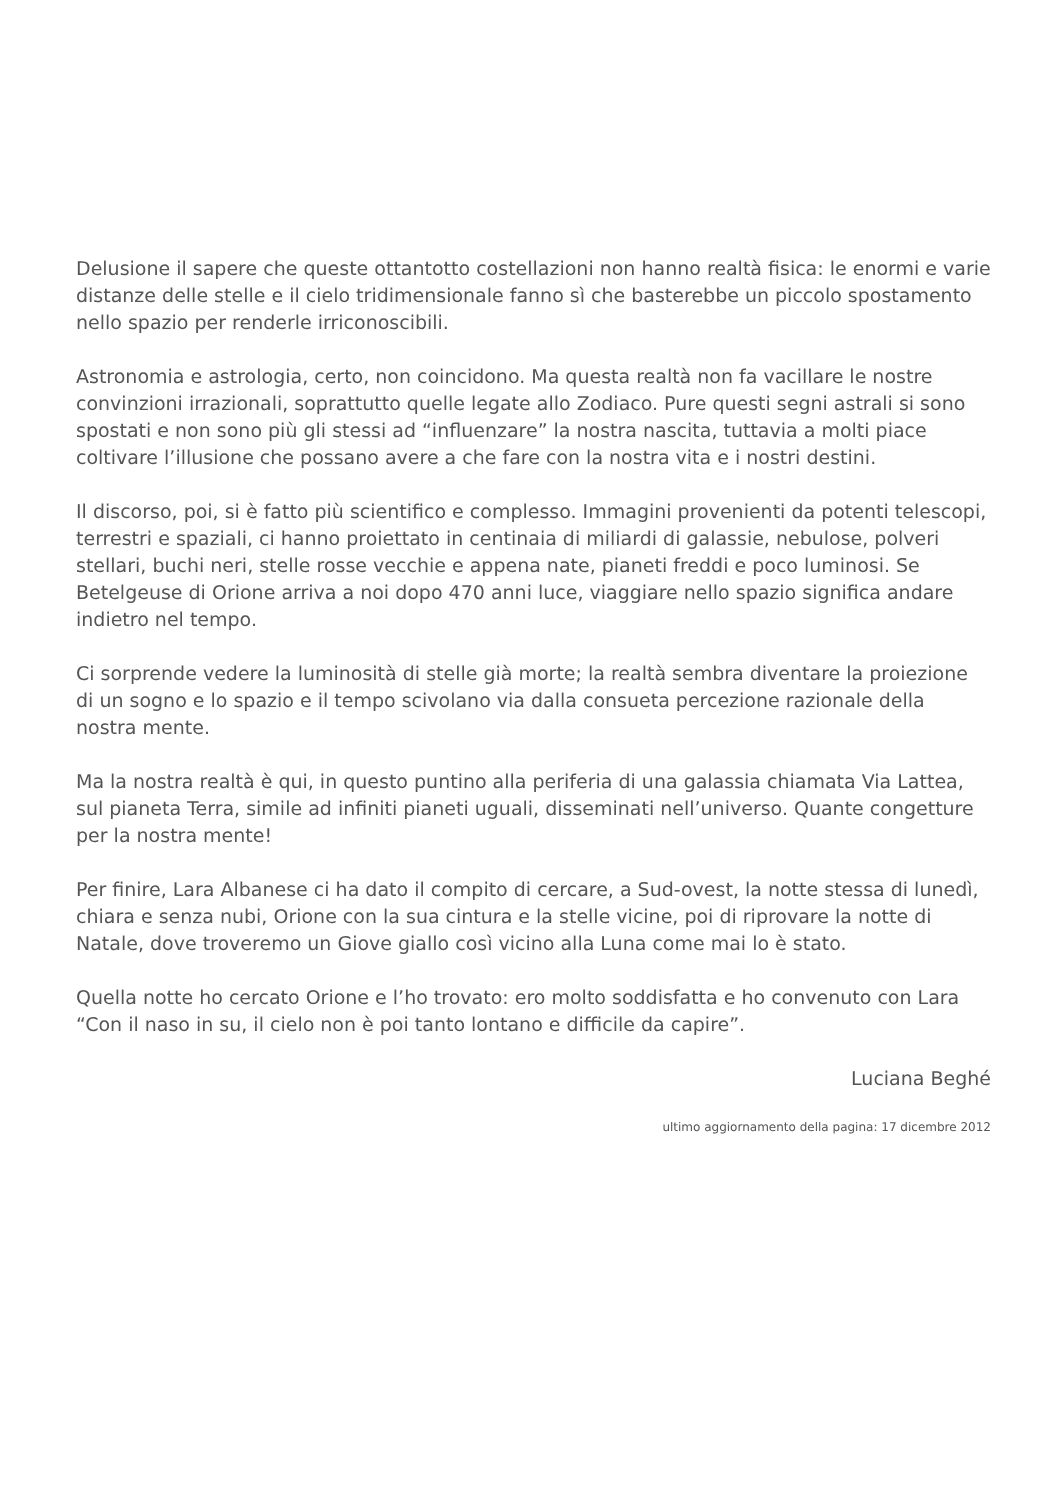Delusione il sapere che queste ottantotto costellazioni non hanno realtà fisica: le enormi e varie distanze delle stelle e il cielo tridimensionale fanno sì che basterebbe un piccolo spostamento nello spazio per renderle irriconoscibili.
Astronomia e astrologia, certo, non coincidono. Ma questa realtà non fa vacillare le nostre convinzioni irrazionali, soprattutto quelle legate allo Zodiaco. Pure questi segni astrali si sono spostati e non sono più gli stessi ad “influenzare” la nostra nascita, tuttavia a molti piace coltivare l’illusione che possano avere a che fare con la nostra vita e i nostri destini.
Il discorso, poi, si è fatto più scientifico e complesso. Immagini provenienti da potenti telescopi, terrestri e spaziali, ci hanno proiettato in centinaia di miliardi di galassie, nebulose, polveri stellari, buchi neri, stelle rosse vecchie e appena nate, pianeti freddi e poco luminosi. Se Betelgeuse di Orione arriva a noi dopo 470 anni luce, viaggiare nello spazio significa andare indietro nel tempo.
Ci sorprende vedere la luminosità di stelle già morte; la realtà sembra diventare la proiezione di un sogno e lo spazio e il tempo scivolano via dalla consueta percezione razionale della nostra mente.
Ma la nostra realtà è qui, in questo puntino alla periferia di una galassia chiamata Via Lattea, sul pianeta Terra, simile ad infiniti pianeti uguali, disseminati nell’universo. Quante congetture per la nostra mente!
Per finire, Lara Albanese ci ha dato il compito di cercare, a Sud-ovest, la notte stessa di lunedì, chiara e senza nubi, Orione con la sua cintura e la stelle vicine, poi di riprovare la notte di Natale, dove troveremo un Giove giallo così vicino alla Luna come mai lo è stato.
Quella notte ho cercato Orione e l’ho trovato: ero molto soddisfatta e ho convenuto con Lara “Con il naso in su, il cielo non è poi tanto lontano e difficile da capire”.
Luciana Beghé
ultimo aggiornamento della pagina: 17 dicembre 2012